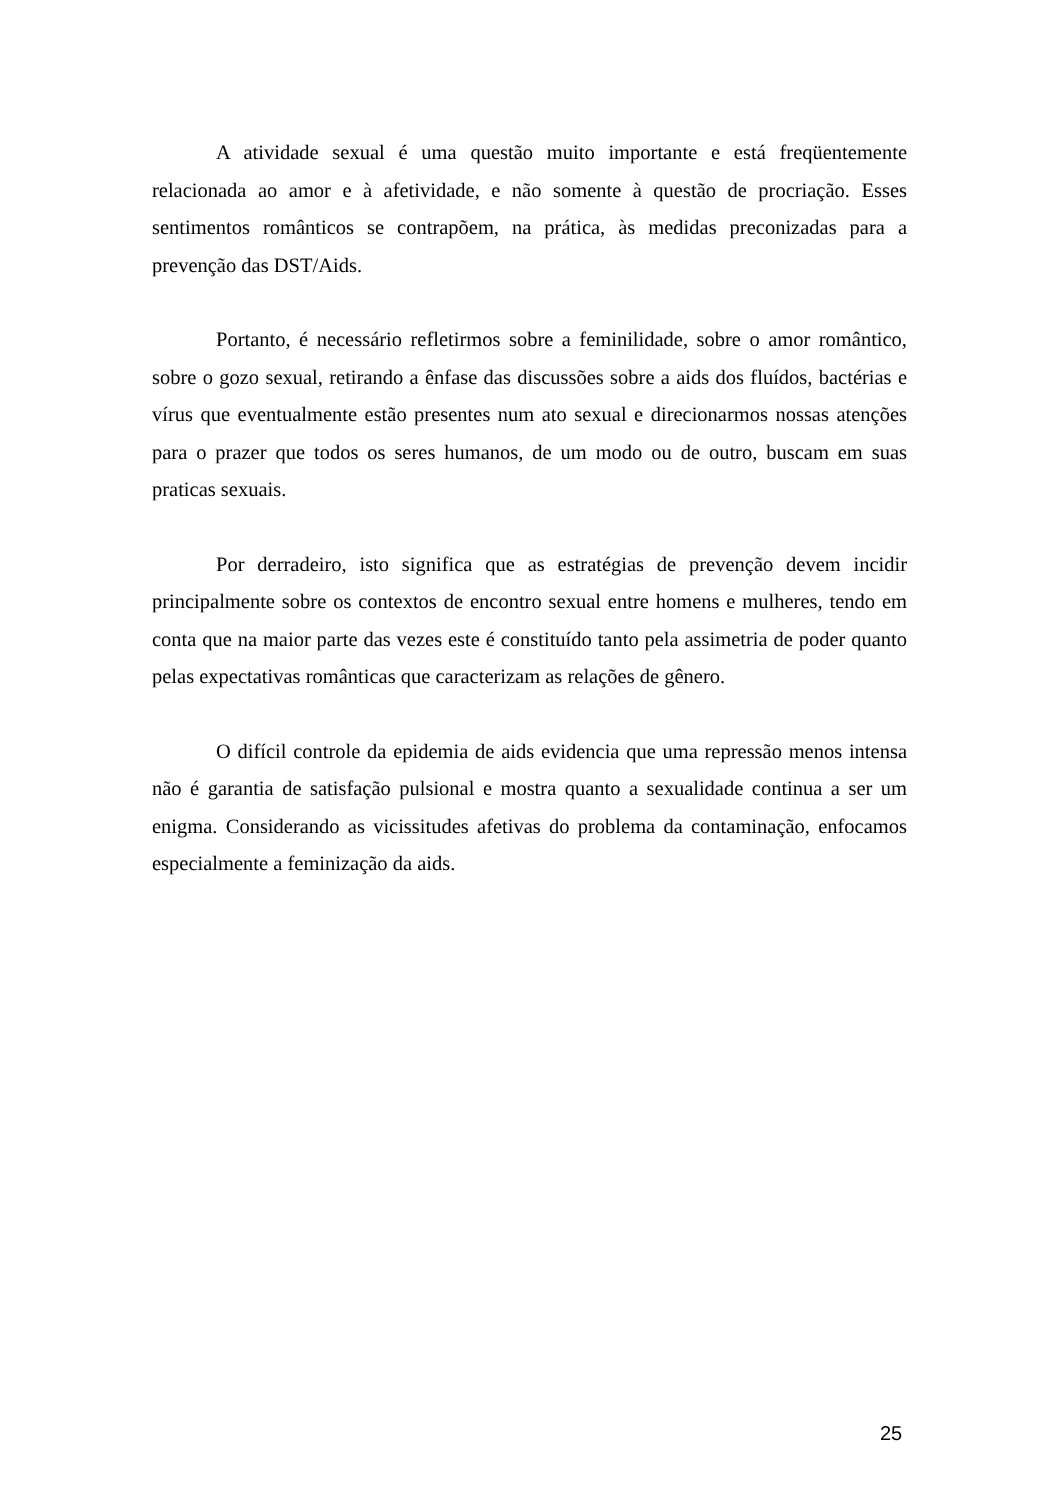A atividade sexual é uma questão muito importante e está freqüentemente relacionada ao amor e à afetividade, e não somente à questão de procriação. Esses sentimentos românticos se contrapõem, na prática, às medidas preconizadas para a prevenção das DST/Aids.
Portanto, é necessário refletirmos sobre a feminilidade, sobre o amor romântico, sobre o gozo sexual, retirando a ênfase das discussões sobre a aids dos fluídos, bactérias e vírus que eventualmente estão presentes num ato sexual e direcionarmos nossas atenções para o prazer que todos os seres humanos, de um modo ou de outro, buscam em suas praticas sexuais.
Por derradeiro, isto significa que as estratégias de prevenção devem incidir principalmente sobre os contextos de encontro sexual entre homens e mulheres, tendo em conta que na maior parte das vezes este é constituído tanto pela assimetria de poder quanto pelas expectativas românticas que caracterizam as relações de gênero.
O difícil controle da epidemia de aids evidencia que uma repressão menos intensa não é garantia de satisfação pulsional e mostra quanto a sexualidade continua a ser um enigma. Considerando as vicissitudes afetivas do problema da contaminação, enfocamos especialmente a feminização da aids.
25